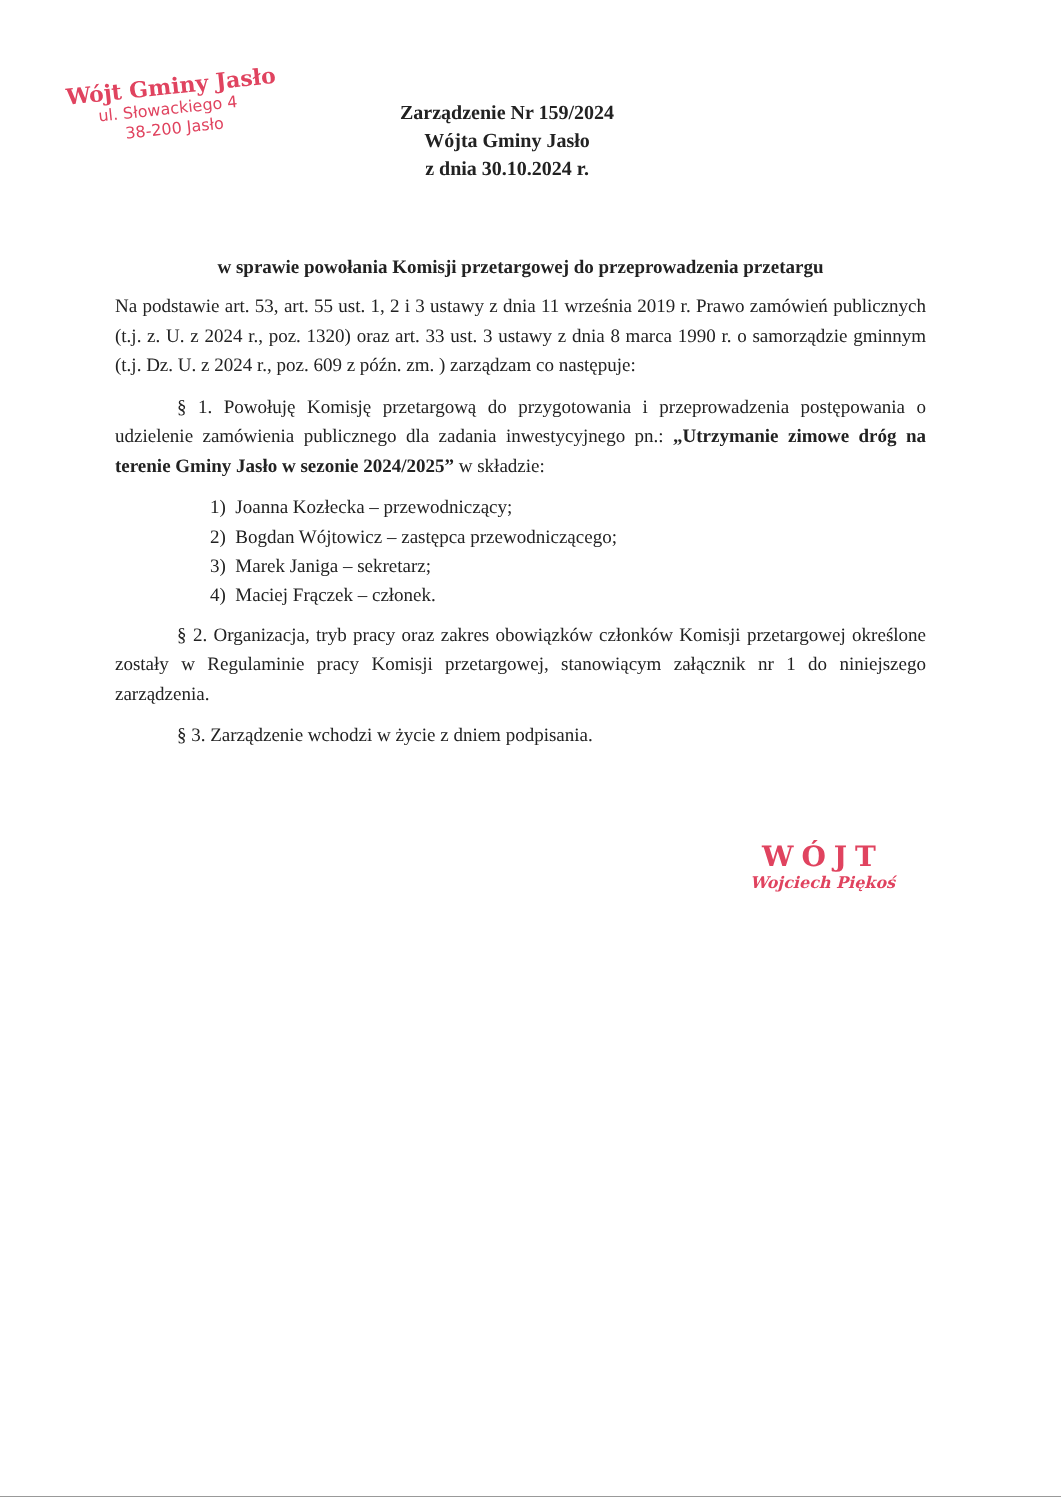Wójt Gminy Jasło
ul. Słowackiego 4
38-200 Jasło
Zarządzenie Nr 159/2024
Wójta Gminy Jasło
z dnia 30.10.2024 r.
w sprawie powołania Komisji przetargowej do przeprowadzenia przetargu
Na podstawie art. 53, art. 55 ust. 1, 2 i 3 ustawy z dnia 11 września 2019 r. Prawo zamówień publicznych (t.j. z. U. z 2024 r., poz. 1320) oraz art. 33 ust. 3 ustawy z dnia 8 marca 1990 r. o samorządzie gminnym (t.j. Dz. U. z 2024 r., poz. 609 z późn. zm. ) zarządzam co następuje:
§ 1. Powołuję Komisję przetargową do przygotowania i przeprowadzenia postępowania o udzielenie zamówienia publicznego dla zadania inwestycyjnego pn.: „Utrzymanie zimowe dróg na terenie Gminy Jasło w sezonie 2024/2025” w składzie:
1) Joanna Kozłecka – przewodniczący;
2) Bogdan Wójtowicz – zastępca przewodniczącego;
3) Marek Janiga – sekretarz;
4) Maciej Frączek – członek.
§ 2. Organizacja, tryb pracy oraz zakres obowiązków członków Komisji przetargowej określone zostały w Regulaminie pracy Komisji przetargowej, stanowiącym załącznik nr 1 do niniejszego zarządzenia.
§ 3. Zarządzenie wchodzi w życie z dniem podpisania.
WÓJT
Wojciech Piękoś